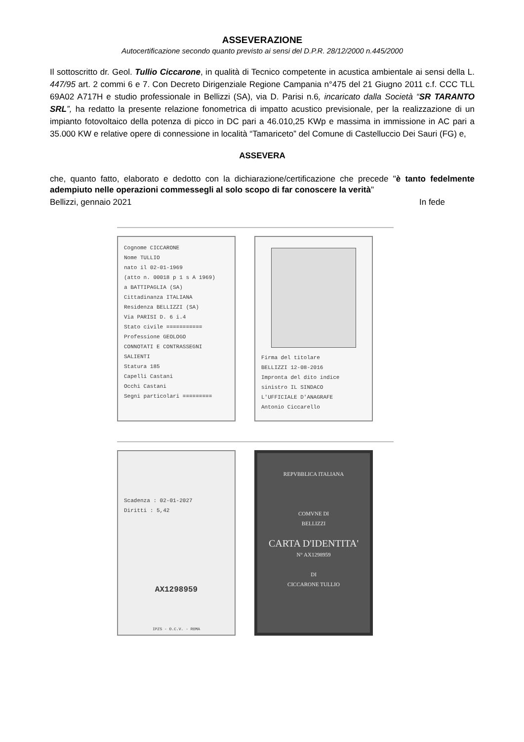ASSEVERAZIONE
Autocertificazione secondo quanto previsto ai sensi del D.P.R. 28/12/2000 n.445/2000
Il sottoscritto dr. Geol. Tullio Ciccarone, in qualità di Tecnico competente in acustica ambientale ai sensi della L. 447/95 art. 2 commi 6 e 7. Con Decreto Dirigenziale Regione Campania n°475 del 21 Giugno 2011 c.f. CCC TLL 69A02 A717H e studio professionale in Bellizzi (SA), via D. Parisi n.6, incaricato dalla Società “SR TARANTO SRL”, ha redatto la presente relazione fonometrica di impatto acustico previsionale, per la realizzazione di un impianto fotovoltaico della potenza di picco in DC pari a 46.010,25 KWp e massima in immissione in AC pari a 35.000 KW e relative opere di connessione in località “Tamariceto” del Comune di Castelluccio Dei Sauri (FG) e,
ASSEVERA
che, quanto fatto, elaborato e dedotto con la dichiarazione/certificazione che precede "è tanto fedelmente adempiuto nelle operazioni commessegli al solo scopo di far conoscere la verità"
Bellizzi, gennaio 2021 In fede
Cognome CICCARONE
Nome TULLIO
nato il 02-01-1969
(atto n. 00018 p 1 s A 1969)
a BATTIPAGLIA (SA)
Cittadinanza ITALIANA
Residenza BELLIZZI (SA)
Via PARISI D. 6 i.4
Stato civile ===========
Professione GEOLOGO
CONNOTATI E CONTRASSEGNI SALIENTI
Statura 185
Capelli Castani
Occhi Castani
Segni particolari =========
Firma del titolare
BELLIZZI 12-08-2016
Impronta del dito indice sinistro IL SINDACO
L'UFFICIALE D'ANAGRAFE
Antonio Ciccarello
Scadenza : 02-01-2027
Diritti : 5,42
AX1298959
IPZS - O.C.V. - ROMA
REPVBBLICA ITALIANA
COMVNE DI
BELLIZZI
CARTA D'IDENTITA'
N° AX1298959
DI
CICCARONE TULLIO